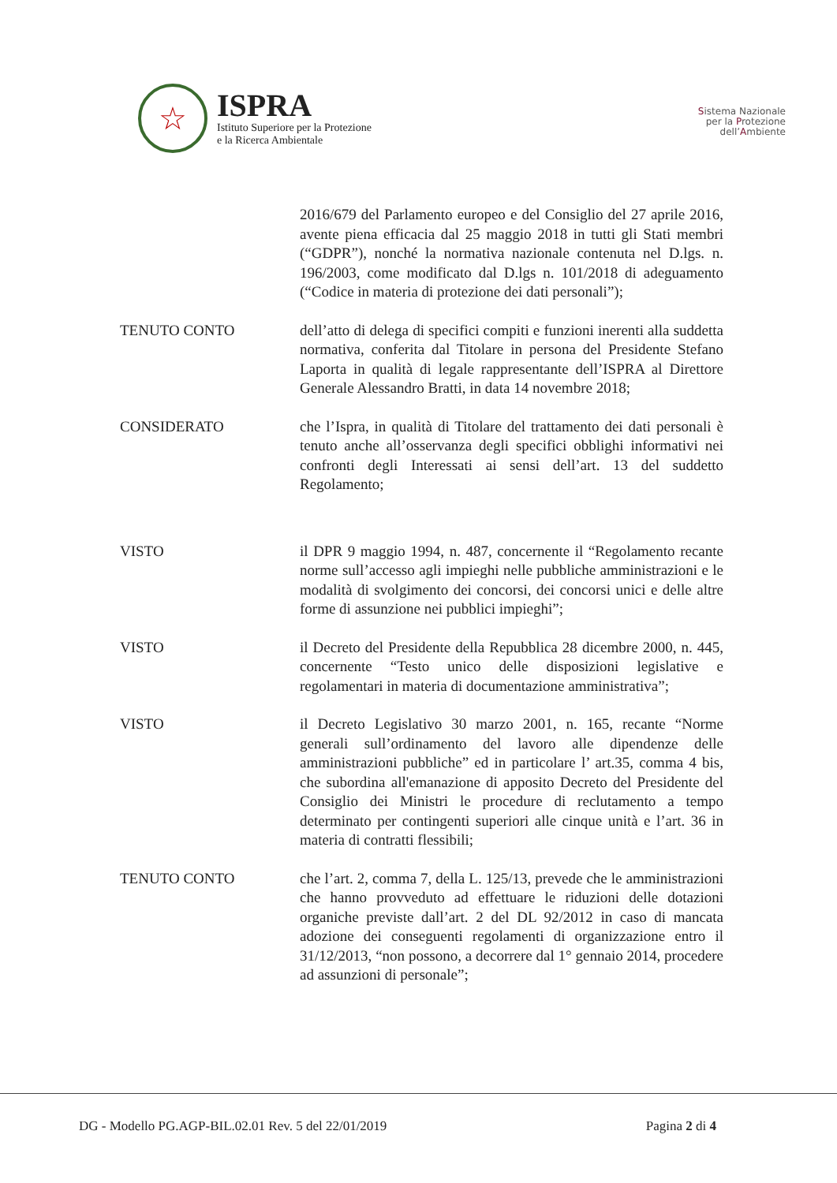☆
ISPRA
Istituto Superiore per la Protezione
e la Ricerca Ambientale
Sistema Nazionale
per la Protezione
dell’Ambiente
2016/679 del Parlamento europeo e del Consiglio del 27 aprile 2016, avente piena efficacia dal 25 maggio 2018 in tutti gli Stati membri (“GDPR”), nonché la normativa nazionale contenuta nel D.lgs. n. 196/2003, come modificato dal D.lgs n. 101/2018 di adeguamento (“Codice in materia di protezione dei dati personali”);
TENUTO CONTO dell’atto di delega di specifici compiti e funzioni inerenti alla suddetta normativa, conferita dal Titolare in persona del Presidente Stefano Laporta in qualità di legale rappresentante dell’ISPRA al Direttore Generale Alessandro Bratti, in data 14 novembre 2018;
CONSIDERATO che l’Ispra, in qualità di Titolare del trattamento dei dati personali è tenuto anche all’osservanza degli specifici obblighi informativi nei confronti degli Interessati ai sensi dell’art. 13 del suddetto Regolamento;
VISTO il DPR 9 maggio 1994, n. 487, concernente il “Regolamento recante norme sull’accesso agli impieghi nelle pubbliche amministrazioni e le modalità di svolgimento dei concorsi, dei concorsi unici e delle altre forme di assunzione nei pubblici impieghi”;
VISTO il Decreto del Presidente della Repubblica 28 dicembre 2000, n. 445, concernente “Testo unico delle disposizioni legislative e regolamentari in materia di documentazione amministrativa”;
VISTO il Decreto Legislativo 30 marzo 2001, n. 165, recante “Norme generali sull’ordinamento del lavoro alle dipendenze delle amministrazioni pubbliche” ed in particolare l’ art.35, comma 4 bis, che subordina all'emanazione di apposito Decreto del Presidente del Consiglio dei Ministri le procedure di reclutamento a tempo determinato per contingenti superiori alle cinque unità e l’art. 36 in materia di contratti flessibili;
TENUTO CONTO che l’art. 2, comma 7, della L. 125/13, prevede che le amministrazioni che hanno provveduto ad effettuare le riduzioni delle dotazioni organiche previste dall’art. 2 del DL 92/2012 in caso di mancata adozione dei conseguenti regolamenti di organizzazione entro il 31/12/2013, “non possono, a decorrere dal 1° gennaio 2014, procedere ad assunzioni di personale”;
DG - Modello PG.AGP-BIL.02.01 Rev. 5 del 22/01/2019 Pagina 2 di 4